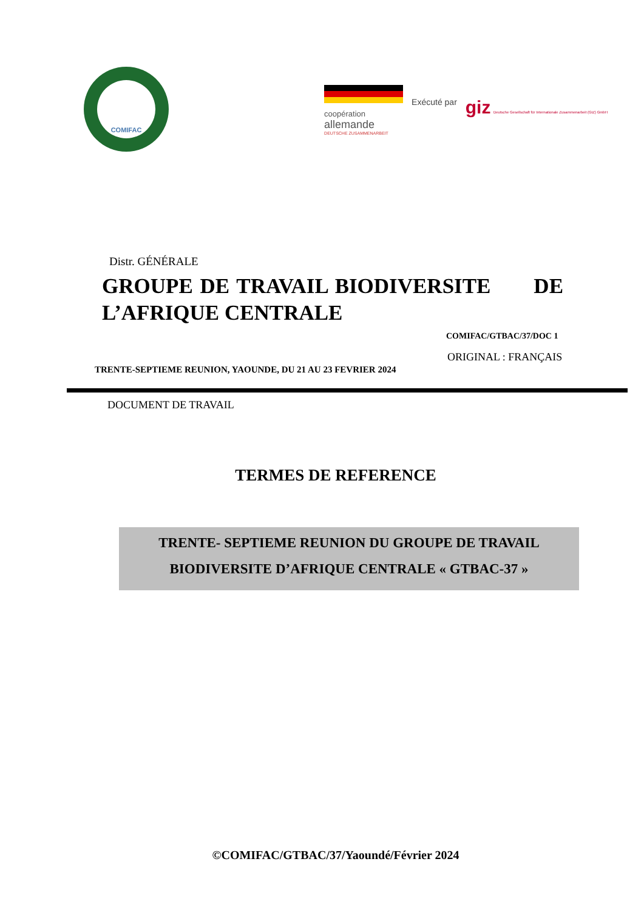COMIFAC
coopération
allemande
DEUTSCHE ZUSAMMENARBEIT
Exécuté par
giz Deutsche Gesellschaft für Internationale Zusammenarbeit (GIZ) GmbH
Distr. GÉNÉRALE
GROUPE DE TRAVAIL BIODIVERSITE DE L’AFRIQUE CENTRALE
COMIFAC/GTBAC/37/DOC 1
ORIGINAL : FRANÇAIS
TRENTE-SEPTIEME REUNION, YAOUNDE, DU 21 AU 23 FEVRIER 2024
DOCUMENT DE TRAVAIL
TERMES DE REFERENCE
TRENTE- SEPTIEME REUNION DU GROUPE DE TRAVAIL
BIODIVERSITE D’AFRIQUE CENTRALE « GTBAC-37 »
©COMIFAC/GTBAC/37/Yaoundé/Février 2024